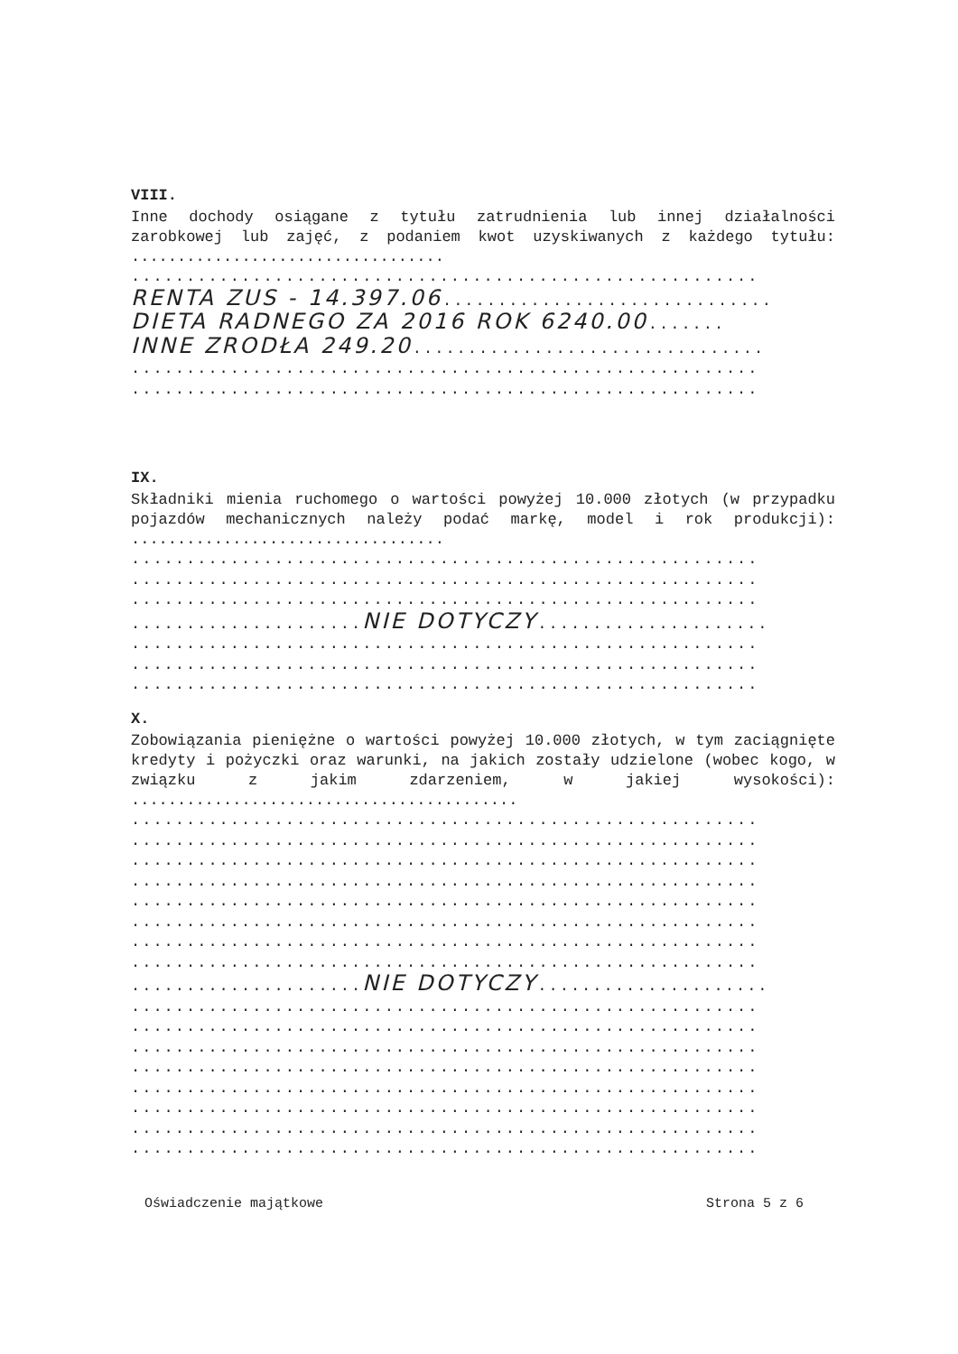VIII.
Inne dochody osiągane z tytułu zatrudnienia lub innej działalności zarobkowej lub zajęć, z podaniem kwot uzyskiwanych z każdego tytułu: ..................................
.........................................................
RENTA ZUS - 14.397.06..............................
DIETA RADNEGO ZA 2016 ROK 6240.00.......
INNE ŹRÓDŁA 249.20................................
.........................................................
.........................................................
IX.
Składniki mienia ruchomego o wartości powyżej 10.000 złotych (w przypadku pojazdów mechanicznych należy podać markę, model i rok produkcji): ..................................
.........................................................
.........................................................
.........................................................
.....................NIE DOTYCZY.....................
.........................................................
.........................................................
.........................................................
X.
Zobowiązania pieniężne o wartości powyżej 10.000 złotych, w tym zaciągnięte kredyty i pożyczki oraz warunki, na jakich zostały udzielone (wobec kogo, w związku z jakim zdarzeniem, w jakiej wysokości): ..........................................
.........................................................
.........................................................
.........................................................
.........................................................
.........................................................
.........................................................
.........................................................
.........................................................
.....................NIE DOTYCZY.....................
.........................................................
.........................................................
.........................................................
.........................................................
.........................................................
.........................................................
.........................................................
.........................................................
Oświadczenie majątkowe Strona 5 z 6